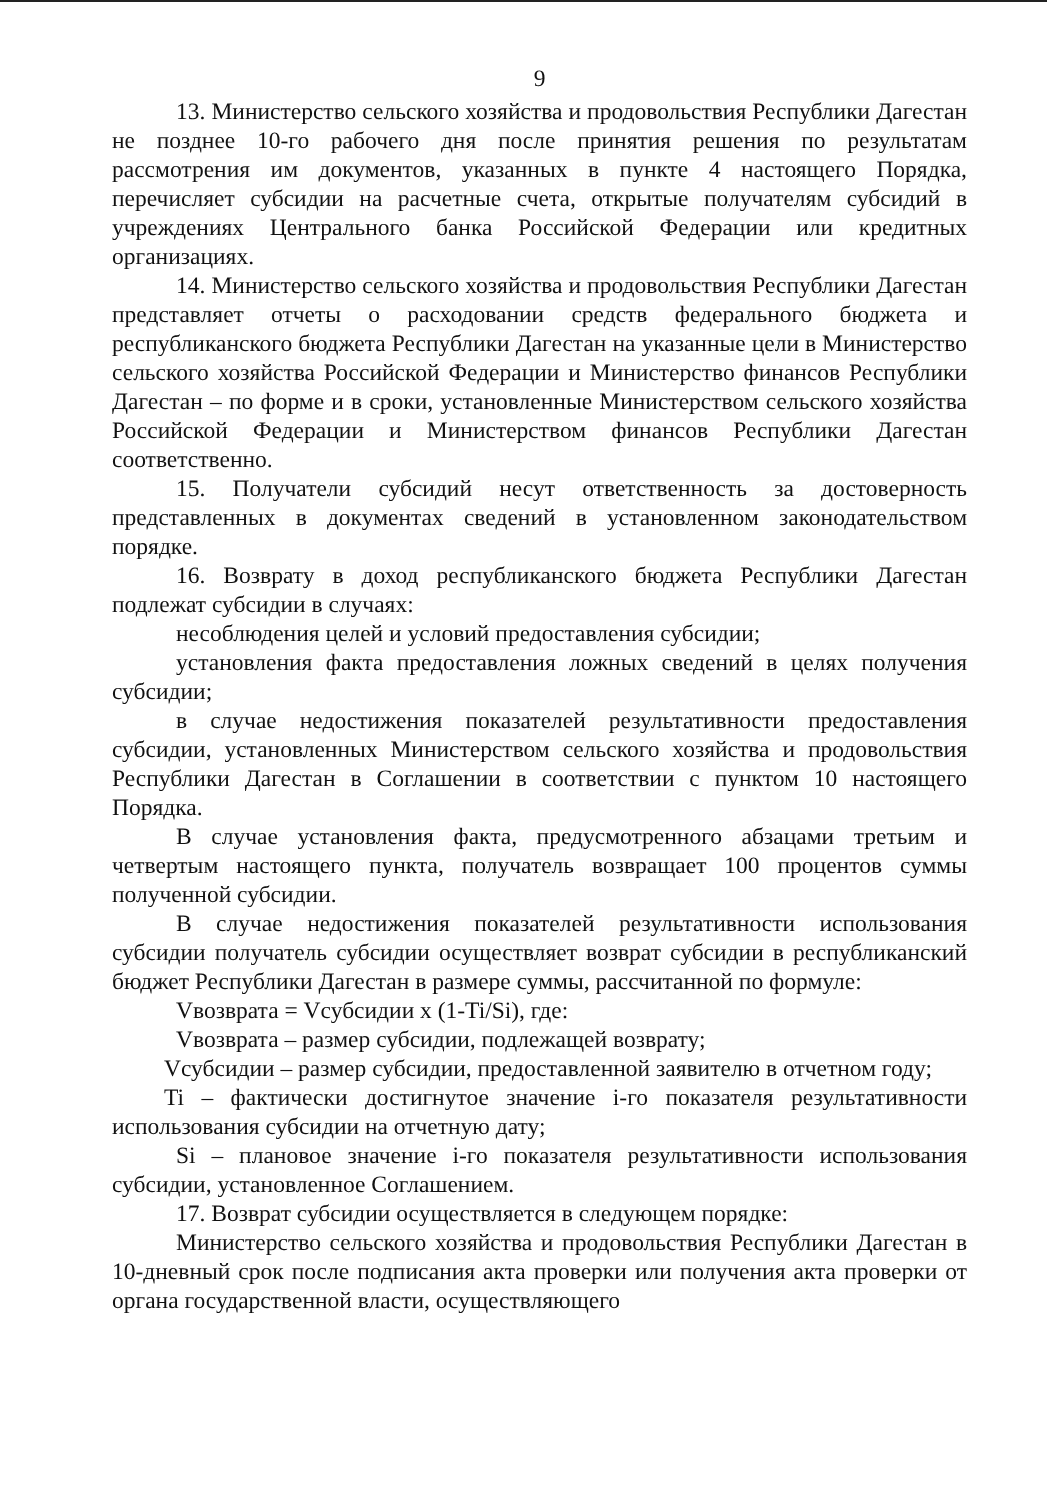9
13. Министерство сельского хозяйства и продовольствия Республики Дагестан не позднее 10-го рабочего дня после принятия решения по результатам рассмотрения им документов, указанных в пункте 4 настоящего Порядка, перечисляет субсидии на расчетные счета, открытые получателям субсидий в учреждениях Центрального банка Российской Федерации или кредитных организациях.
14. Министерство сельского хозяйства и продовольствия Республики Дагестан представляет отчеты о расходовании средств федерального бюджета и республиканского бюджета Республики Дагестан на указанные цели в Министерство сельского хозяйства Российской Федерации и Министерство финансов Республики Дагестан – по форме и в сроки, установленные Министерством сельского хозяйства Российской Федерации и Министерством финансов Республики Дагестан соответственно.
15. Получатели субсидий несут ответственность за достоверность представленных в документах сведений в установленном законодательством порядке.
16. Возврату в доход республиканского бюджета Республики Дагестан подлежат субсидии в случаях:
несоблюдения целей и условий предоставления субсидии;
установления факта предоставления ложных сведений в целях получения субсидии;
в случае недостижения показателей результативности предоставления субсидии, установленных Министерством сельского хозяйства и продовольствия Республики Дагестан в Соглашении в соответствии с пунктом 10 настоящего Порядка.
В случае установления факта, предусмотренного абзацами третьим и четвертым настоящего пункта, получатель возвращает 100 процентов суммы полученной субсидии.
В случае недостижения показателей результативности использования субсидии получатель субсидии осуществляет возврат субсидии в республиканский бюджет Республики Дагестан в размере суммы, рассчитанной по формуле:
Vвозврата = Vсубсидии x (1-Ti/Si), где:
Vвозврата – размер субсидии, подлежащей возврату;
Vсубсидии – размер субсидии, предоставленной заявителю в отчетном году;
Ti – фактически достигнутое значение i-го показателя результативности использования субсидии на отчетную дату;
Si – плановое значение i-го показателя результативности использования субсидии, установленное Соглашением.
17. Возврат субсидии осуществляется в следующем порядке:
Министерство сельского хозяйства и продовольствия Республики Дагестан в 10-дневный срок после подписания акта проверки или получения акта проверки от органа государственной власти, осуществляющего